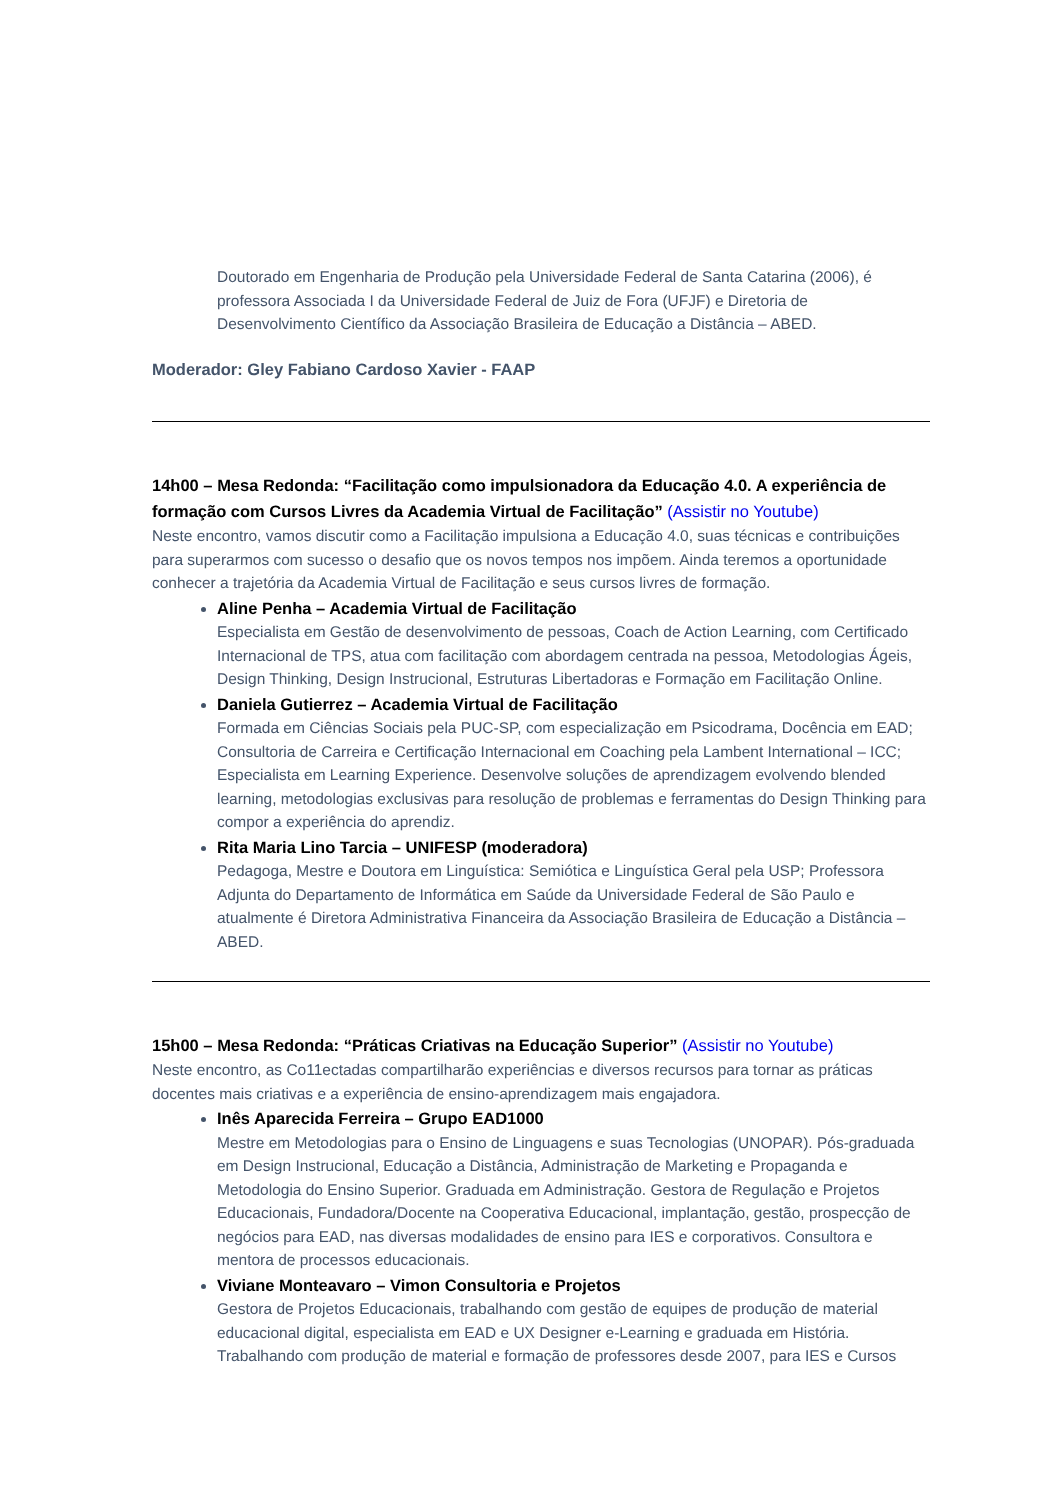Doutorado em Engenharia de Produção pela Universidade Federal de Santa Catarina (2006), é professora Associada I da Universidade Federal de Juiz de Fora (UFJF) e Diretoria de Desenvolvimento Científico da Associação Brasileira de Educação a Distância – ABED.
Moderador: Gley Fabiano Cardoso Xavier - FAAP
14h00 – Mesa Redonda: “Facilitação como impulsionadora da Educação 4.0. A experiência de formação com Cursos Livres da Academia Virtual de Facilitação” (Assistir no Youtube)
Neste encontro, vamos discutir como a Facilitação impulsiona a Educação 4.0, suas técnicas e contribuições para superarmos com sucesso o desafio que os novos tempos nos impõem. Ainda teremos a oportunidade conhecer a trajetória da Academia Virtual de Facilitação e seus cursos livres de formação.
Aline Penha – Academia Virtual de Facilitação
Especialista em Gestão de desenvolvimento de pessoas, Coach de Action Learning, com Certificado Internacional de TPS, atua com facilitação com abordagem centrada na pessoa, Metodologias Ágeis, Design Thinking, Design Instrucional, Estruturas Libertadoras e Formação em Facilitação Online.
Daniela Gutierrez – Academia Virtual de Facilitação
Formada em Ciências Sociais pela PUC-SP, com especialização em Psicodrama, Docência em EAD; Consultoria de Carreira e Certificação Internacional em Coaching pela Lambent International – ICC; Especialista em Learning Experience. Desenvolve soluções de aprendizagem evolvendo blended learning, metodologias exclusivas para resolução de problemas e ferramentas do Design Thinking para compor a experiência do aprendiz.
Rita Maria Lino Tarcia – UNIFESP (moderadora)
Pedagoga, Mestre e Doutora em Linguística: Semiótica e Linguística Geral pela USP; Professora Adjunta do Departamento de Informática em Saúde da Universidade Federal de São Paulo e atualmente é Diretora Administrativa Financeira da Associação Brasileira de Educação a Distância – ABED.
15h00 – Mesa Redonda: “Práticas Criativas na Educação Superior” (Assistir no Youtube)
Neste encontro, as Co11ectadas compartilharão experiências e diversos recursos para tornar as práticas docentes mais criativas e a experiência de ensino-aprendizagem mais engajadora.
Inês Aparecida Ferreira – Grupo EAD1000
Mestre em Metodologias para o Ensino de Linguagens e suas Tecnologias (UNOPAR). Pós-graduada em Design Instrucional, Educação a Distância, Administração de Marketing e Propaganda e Metodologia do Ensino Superior. Graduada em Administração. Gestora de Regulação e Projetos Educacionais, Fundadora/Docente na Cooperativa Educacional, implantação, gestão, prospecção de negócios para EAD, nas diversas modalidades de ensino para IES e corporativos. Consultora e mentora de processos educacionais.
Viviane Monteavaro – Vimon Consultoria e Projetos
Gestora de Projetos Educacionais, trabalhando com gestão de equipes de produção de material educacional digital, especialista em EAD e UX Designer e-Learning e graduada em História. Trabalhando com produção de material e formação de professores desde 2007, para IES e Cursos